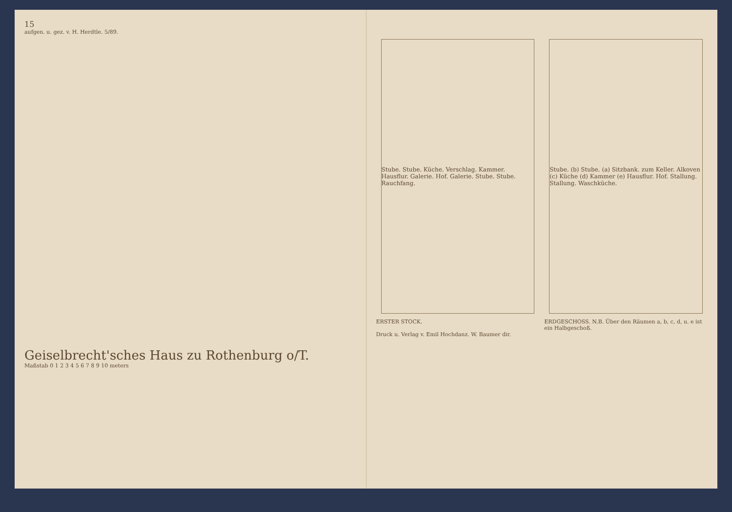15
aufgen. u. gez. v. H. Herdtle. 5/89.
Geiselbrecht'sches Haus zu Rothenburg o/T.
Maßstab 0 1 2 3 4 5 6 7 8 9 10 meters
Stube. Stube. Küche. Verschlag. Kammer. Hausflur. Galerie. Hof. Galerie. Stube. Stube. Rauchfang.
Stube. (b) Stube. (a) Sitzbank. zum Keller. Alkoven (c) Küche (d) Kammer (e) Hausflur. Hof. Stallung. Stallung. Waschküche.
ERSTER STOCK. ERDGESCHOSS. N.B. Über den Räumen a, b, c, d, u. e ist ein Halbgeschoß.
Druck u. Verlag v. Emil Hochdanz. W. Baumer dir.